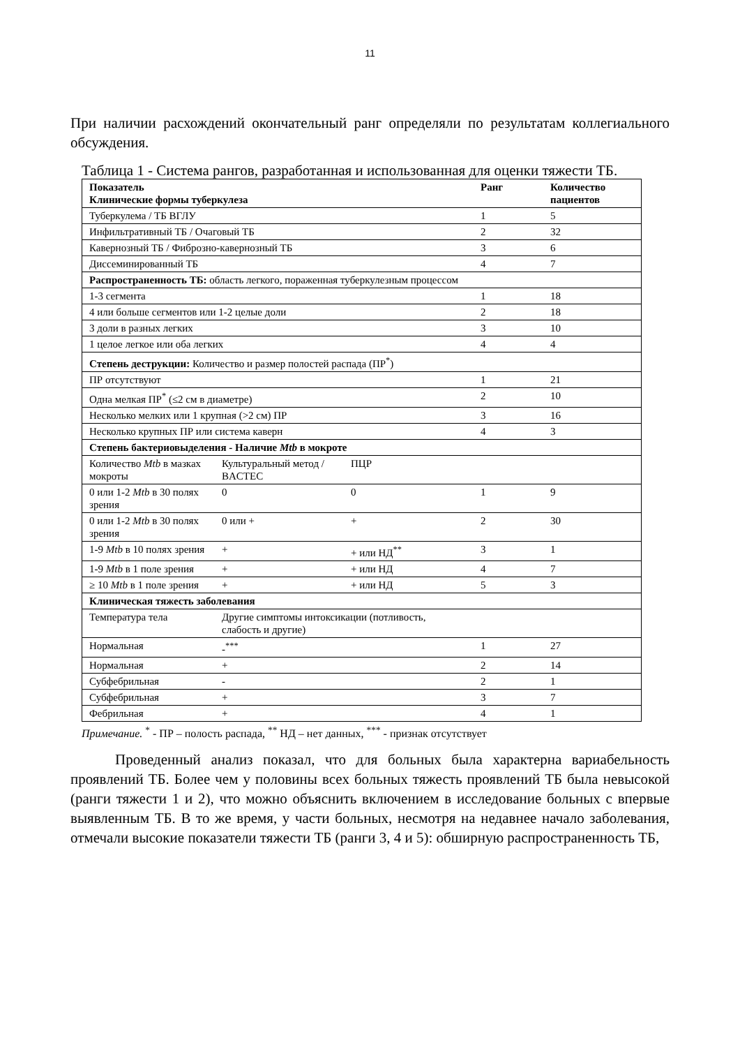11
При наличии расхождений окончательный ранг определяли по результатам коллегиального обсуждения.
Таблица 1 - Система рангов, разработанная и использованная для оценки тяжести ТБ.
| Показатель Клинические формы туберкулеза | | | Ранг | Количество пациентов |
| --- | --- | --- | --- | --- |
| Туберкулема / ТБ ВГЛУ | | | 1 | 5 |
| Инфильтративный ТБ / Очаговый ТБ | | | 2 | 32 |
| Кавернозный ТБ / Фиброзно-кавернозный ТБ | | | 3 | 6 |
| Диссеминированный ТБ | | | 4 | 7 |
| Распространенность ТБ: область легкого, пораженная туберкулезным процессом | | | | |
| 1-3 сегмента | | | 1 | 18 |
| 4 или больше сегментов или 1-2 целые доли | | | 2 | 18 |
| 3 доли в разных легких | | | 3 | 10 |
| 1 целое легкое или оба легких | | | 4 | 4 |
| Степень деструкции: Количество и размер полостей распада (ПР<sup>*</sup>) | | | | |
| ПР отсутствуют | | | 1 | 21 |
| Одна мелкая ПР<sup>*</sup> (≤2 см в диаметре) | | | 2 | 10 |
| Несколько мелких или 1 крупная (>2 см) ПР | | | 3 | 16 |
| Несколько крупных ПР или система каверн | | | 4 | 3 |
| Степень бактериовыделения - Наличие Mtb в мокроте | | | | |
| Количество Mtb в мазках мокроты | Культуральный метод / BACTEC | ПЦР | | |
| 0 или 1-2 Mtb в 30 полях зрения | 0 | 0 | 1 | 9 |
| 0 или 1-2 Mtb в 30 полях зрения | 0 или + | + | 2 | 30 |
| 1-9 Mtb в 10 полях зрения | + | + или НД<sup>**</sup> | 3 | 1 |
| 1-9 Mtb в 1 поле зрения | + | + или НД | 4 | 7 |
| ≥ 10 Mtb в 1 поле зрения | + | + или НД | 5 | 3 |
| Клиническая тяжесть заболевания | | | | |
| Температура тела | Другие симптомы интоксикации (потливость, слабость и другие) | | | |
| Нормальная | -<sup>***</sup> | | 1 | 27 |
| Нормальная | + | | 2 | 14 |
| Субфебрильная | - | | 2 | 1 |
| Субфебрильная | + | | 3 | 7 |
| Фебрильная | + | | 4 | 1 |
Примечание. <sup>*</sup> - ПР – полость распада, <sup>**</sup> НД – нет данных, <sup>***</sup> - признак отсутствует
Проведенный анализ показал, что для больных была характерна вариабельность проявлений ТБ. Более чем у половины всех больных тяжесть проявлений ТБ была невысокой (ранги тяжести 1 и 2), что можно объяснить включением в исследование больных с впервые выявленным ТБ. В то же время, у части больных, несмотря на недавнее начало заболевания, отмечали высокие показатели тяжести ТБ (ранги 3, 4 и 5): обширную распространенность ТБ,